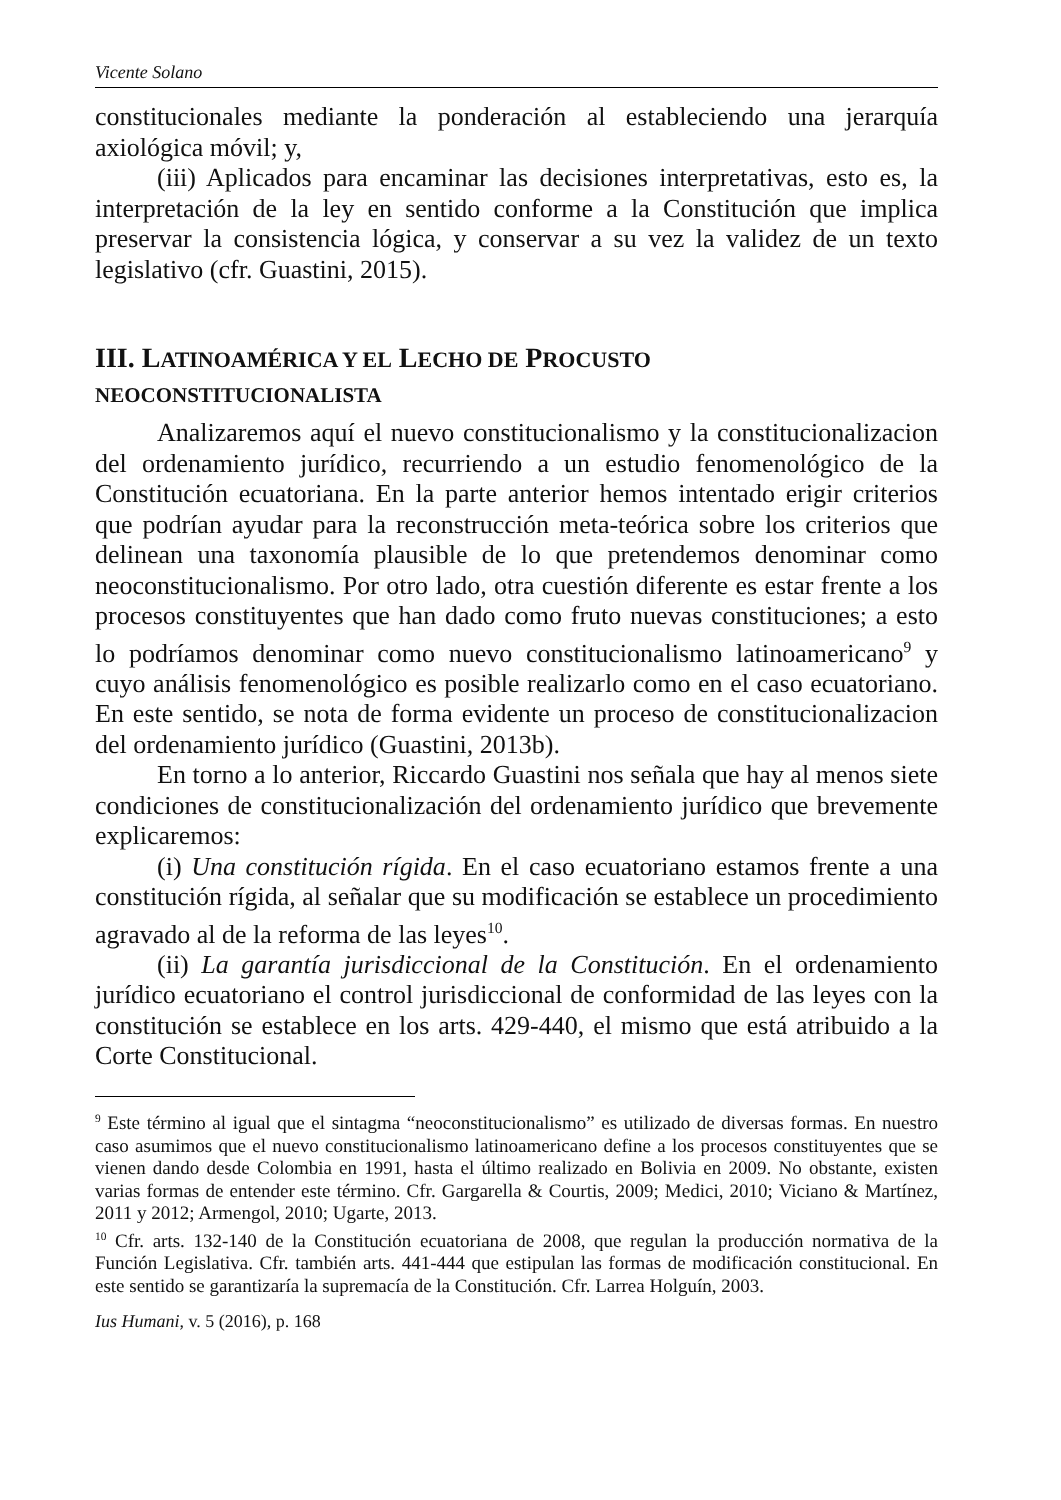Vicente Solano
constitucionales mediante la ponderación al estableciendo una jerarquía axiológica móvil; y,
(iii) Aplicados para encaminar las decisiones interpretativas, esto es, la interpretación de la ley en sentido conforme a la Constitución que implica preservar la consistencia lógica, y conservar a su vez la validez de un texto legislativo (cfr. Guastini, 2015).
III. LATINOAMÉRICA Y EL LECHO DE PROCUSTO
NEOCONSTITUCIONALISTA
Analizaremos aquí el nuevo constitucionalismo y la constitucionalizacion del ordenamiento jurídico, recurriendo a un estudio fenomenológico de la Constitución ecuatoriana. En la parte anterior hemos intentado erigir criterios que podrían ayudar para la reconstrucción meta-teórica sobre los criterios que delinean una taxonomía plausible de lo que pretendemos denominar como neoconstitucionalismo. Por otro lado, otra cuestión diferente es estar frente a los procesos constituyentes que han dado como fruto nuevas constituciones; a esto lo podríamos denominar como nuevo constitucionalismo latinoamericano<sup>9</sup> y cuyo análisis fenomenológico es posible realizarlo como en el caso ecuatoriano. En este sentido, se nota de forma evidente un proceso de constitucionalizacion del ordenamiento jurídico (Guastini, 2013b).
En torno a lo anterior, Riccardo Guastini nos señala que hay al menos siete condiciones de constitucionalización del ordenamiento jurídico que brevemente explicaremos:
(i) Una constitución rígida. En el caso ecuatoriano estamos frente a una constitución rígida, al señalar que su modificación se establece un procedimiento agravado al de la reforma de las leyes<sup>10</sup>.
(ii) La garantía jurisdiccional de la Constitución. En el ordenamiento jurídico ecuatoriano el control jurisdiccional de conformidad de las leyes con la constitución se establece en los arts. 429-440, el mismo que está atribuido a la Corte Constitucional.
<sup>9</sup> Este término al igual que el sintagma “neoconstitucionalismo” es utilizado de diversas formas. En nuestro caso asumimos que el nuevo constitucionalismo latinoamericano define a los procesos constituyentes que se vienen dando desde Colombia en 1991, hasta el último realizado en Bolivia en 2009. No obstante, existen varias formas de entender este término. Cfr. Gargarella & Courtis, 2009; Medici, 2010; Viciano & Martínez, 2011 y 2012; Armengol, 2010; Ugarte, 2013.
<sup>10</sup> Cfr. arts. 132-140 de la Constitución ecuatoriana de 2008, que regulan la producción normativa de la Función Legislativa. Cfr. también arts. 441-444 que estipulan las formas de modificación constitucional. En este sentido se garantizaría la supremacía de la Constitución. Cfr. Larrea Holguín, 2003.
Ius Humani, v. 5 (2016), p. 168